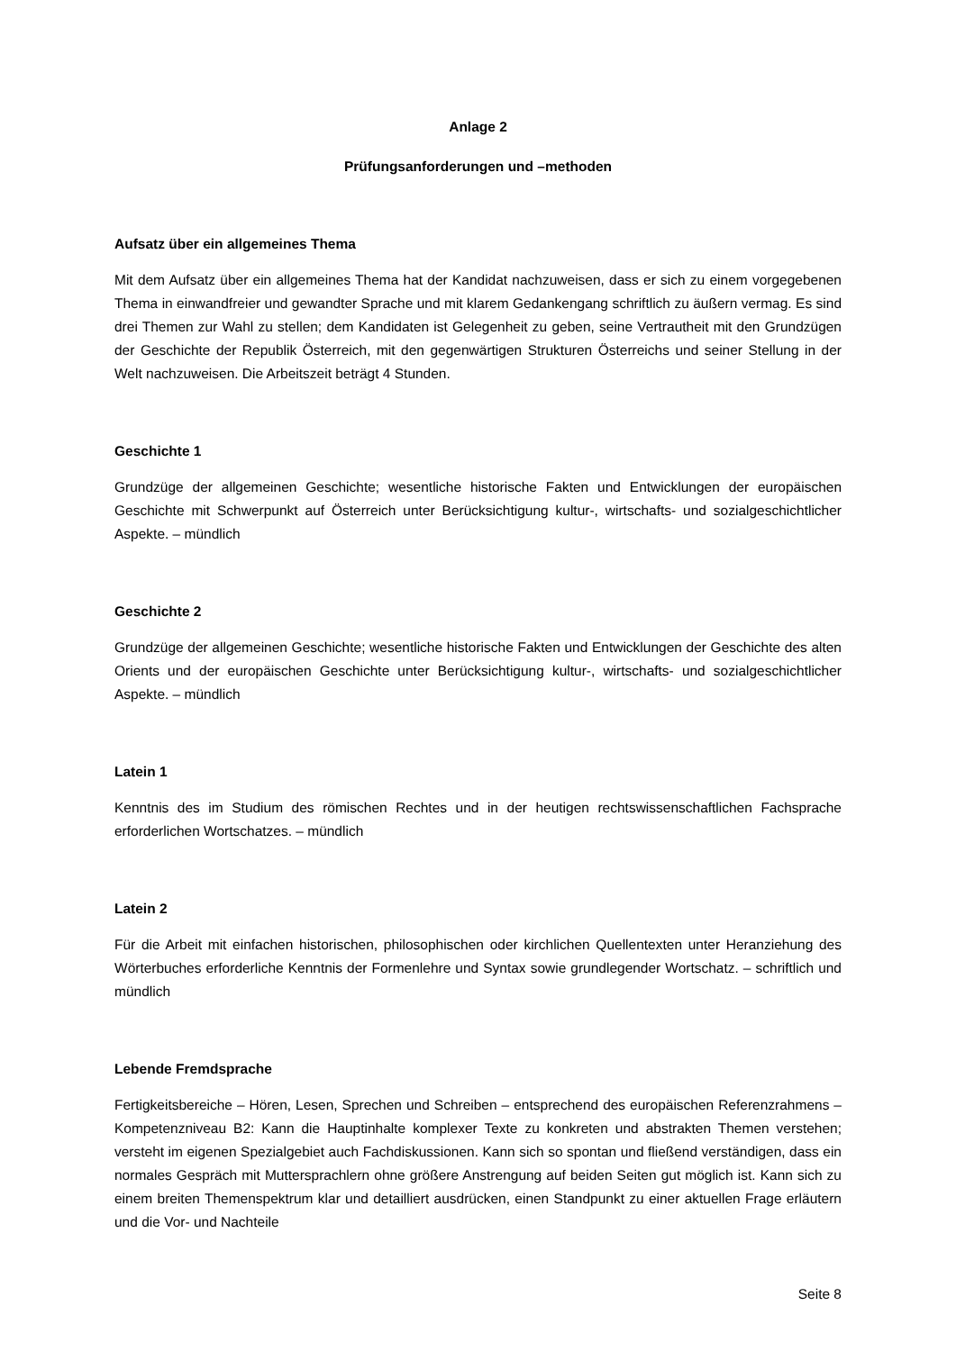Anlage 2
Prüfungsanforderungen und –methoden
Aufsatz über ein allgemeines Thema
Mit dem Aufsatz über ein allgemeines Thema hat der Kandidat nachzuweisen, dass er sich zu einem vorgegebenen Thema in einwandfreier und gewandter Sprache und mit klarem Gedankengang schriftlich zu äußern vermag. Es sind drei Themen zur Wahl zu stellen; dem Kandidaten ist Gelegenheit zu geben, seine Vertrautheit mit den Grundzügen der Geschichte der Republik Österreich, mit den gegenwärtigen Strukturen Österreichs und seiner Stellung in der Welt nachzuweisen. Die Arbeitszeit beträgt 4 Stunden.
Geschichte 1
Grundzüge der allgemeinen Geschichte; wesentliche historische Fakten und Entwicklungen der europäischen Geschichte mit Schwerpunkt auf Österreich unter Berücksichtigung kultur-, wirtschafts- und sozialgeschichtlicher Aspekte. – mündlich
Geschichte 2
Grundzüge der allgemeinen Geschichte; wesentliche historische Fakten und Entwicklungen der Geschichte des alten Orients und der europäischen Geschichte unter Berücksichtigung kultur-, wirtschafts- und sozialgeschichtlicher Aspekte. – mündlich
Latein 1
Kenntnis des im Studium des römischen Rechtes und in der heutigen rechtswissenschaftlichen Fachsprache erforderlichen Wortschatzes. – mündlich
Latein 2
Für die Arbeit mit einfachen historischen, philosophischen oder kirchlichen Quellentexten unter Heranziehung des Wörterbuches erforderliche Kenntnis der Formenlehre und Syntax sowie grundlegender Wortschatz. – schriftlich und mündlich
Lebende Fremdsprache
Fertigkeitsbereiche – Hören, Lesen, Sprechen und Schreiben – entsprechend des europäischen Referenzrahmens – Kompetenzniveau B2: Kann die Hauptinhalte komplexer Texte zu konkreten und abstrakten Themen verstehen; versteht im eigenen Spezialgebiet auch Fachdiskussionen. Kann sich so spontan und fließend verständigen, dass ein normales Gespräch mit Muttersprachlern ohne größere Anstrengung auf beiden Seiten gut möglich ist. Kann sich zu einem breiten Themenspektrum klar und detailliert ausdrücken, einen Standpunkt zu einer aktuellen Frage erläutern und die Vor- und Nachteile
Seite 8